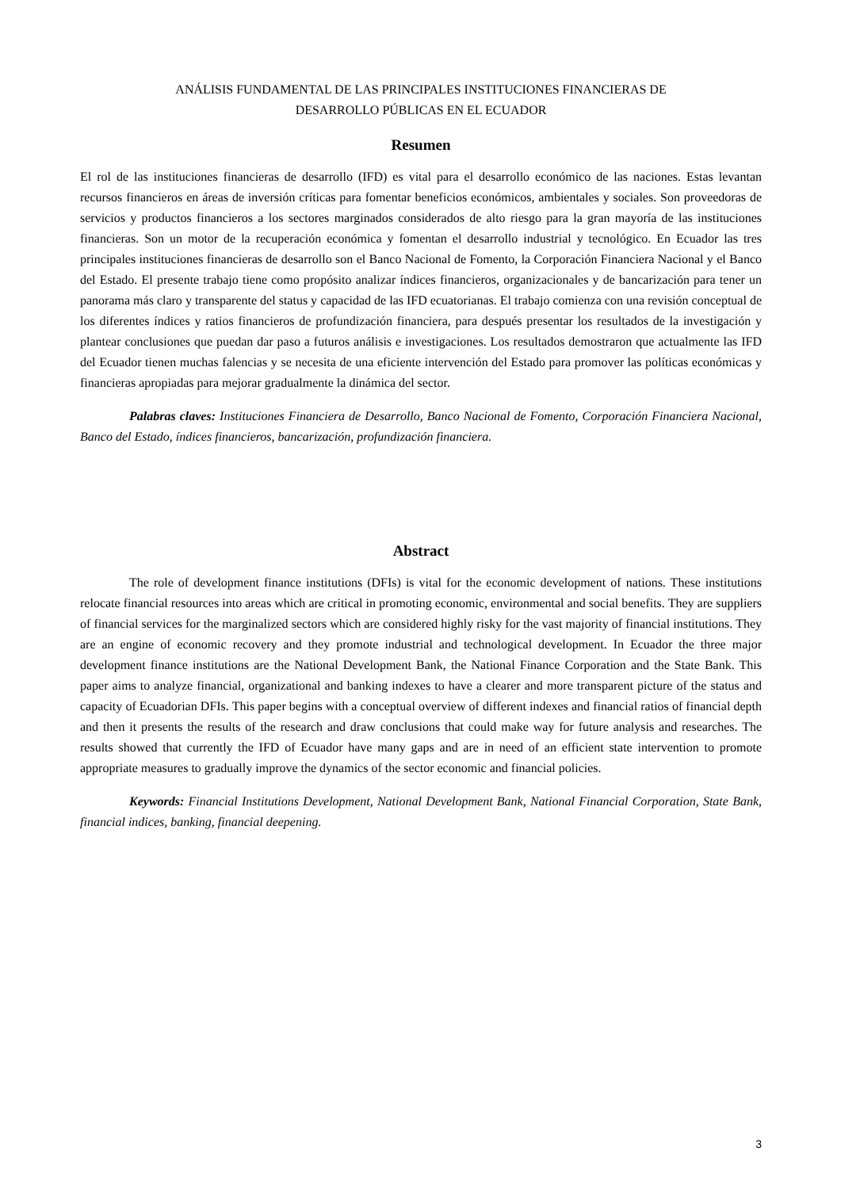ANÁLISIS FUNDAMENTAL DE LAS PRINCIPALES INSTITUCIONES FINANCIERAS DE
DESARROLLO PÚBLICAS EN EL ECUADOR
Resumen
El rol de las instituciones financieras de desarrollo (IFD) es vital para el desarrollo económico de las naciones. Estas levantan recursos financieros en áreas de inversión críticas para fomentar beneficios económicos, ambientales y sociales. Son proveedoras de servicios y productos financieros a los sectores marginados considerados de alto riesgo para la gran mayoría de las instituciones financieras. Son un motor de la recuperación económica y fomentan el desarrollo industrial y tecnológico. En Ecuador las tres principales instituciones financieras de desarrollo son el Banco Nacional de Fomento, la Corporación Financiera Nacional y el Banco del Estado. El presente trabajo tiene como propósito analizar índices financieros, organizacionales y de bancarización para tener un panorama más claro y transparente del status y capacidad de las IFD ecuatorianas. El trabajo comienza con una revisión conceptual de los diferentes índices y ratios financieros de profundización financiera, para después presentar los resultados de la investigación y plantear conclusiones que puedan dar paso a futuros análisis e investigaciones. Los resultados demostraron que actualmente las IFD del Ecuador tienen muchas falencias y se necesita de una eficiente intervención del Estado para promover las políticas económicas y financieras apropiadas para mejorar gradualmente la dinámica del sector.
Palabras claves: Instituciones Financiera de Desarrollo, Banco Nacional de Fomento, Corporación Financiera Nacional, Banco del Estado, índices financieros, bancarización, profundización financiera.
Abstract
The role of development finance institutions (DFIs) is vital for the economic development of nations. These institutions relocate financial resources into areas which are critical in promoting economic, environmental and social benefits. They are suppliers of financial services for the marginalized sectors which are considered highly risky for the vast majority of financial institutions. They are an engine of economic recovery and they promote industrial and technological development. In Ecuador the three major development finance institutions are the National Development Bank, the National Finance Corporation and the State Bank. This paper aims to analyze financial, organizational and banking indexes to have a clearer and more transparent picture of the status and capacity of Ecuadorian DFIs. This paper begins with a conceptual overview of different indexes and financial ratios of financial depth and then it presents the results of the research and draw conclusions that could make way for future analysis and researches. The results showed that currently the IFD of Ecuador have many gaps and are in need of an efficient state intervention to promote appropriate measures to gradually improve the dynamics of the sector economic and financial policies.
Keywords: Financial Institutions Development, National Development Bank, National Financial Corporation, State Bank, financial indices, banking, financial deepening.
3